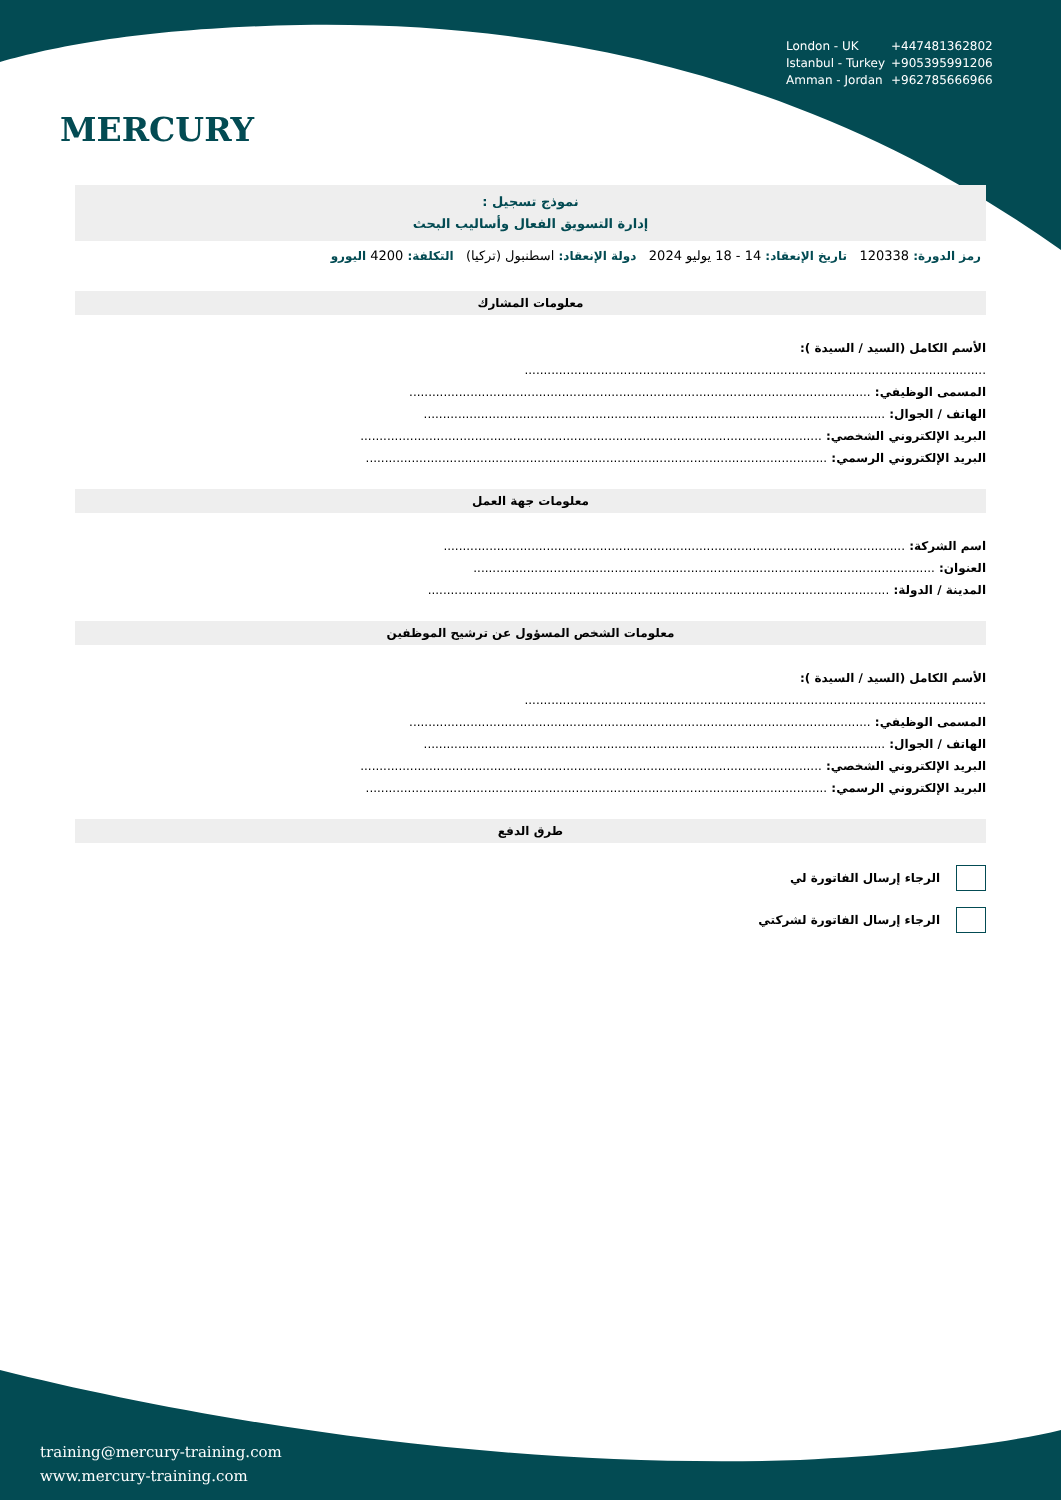MERCURY
London - UK +447481362802
Istanbul - Turkey +905395991206
Amman - Jordan +962785666966
نموذج تسجيل :
إدارة التسويق الفعال وأساليب البحث
رمز الدورة: 120338 تاريخ الإنعقاد: 14 - 18 يوليو 2024 دولة الإنعقاد: اسطنبول (تركيا) التكلفة: 4200 اليورو
معلومات المشارك
الأسم الكامل (السيد / السيدة ):
.........................................................................................................................
المسمى الوظيفي: .........................................................................................................................
الهاتف / الجوال: .........................................................................................................................
البريد الإلكتروني الشخصي: .........................................................................................................................
البريد الإلكتروني الرسمي: .........................................................................................................................
معلومات جهة العمل
اسم الشركة: .........................................................................................................................
العنوان: .........................................................................................................................
المدينة / الدولة: .........................................................................................................................
معلومات الشخص المسؤول عن ترشيح الموظفين
الأسم الكامل (السيد / السيدة ):
.........................................................................................................................
المسمى الوظيفي: .........................................................................................................................
الهاتف / الجوال: .........................................................................................................................
البريد الإلكتروني الشخصي: .........................................................................................................................
البريد الإلكتروني الرسمي: .........................................................................................................................
طرق الدفع
الرجاء إرسال الفاتورة لي
الرجاء إرسال الفاتورة لشركتي
training@mercury-training.com
www.mercury-training.com